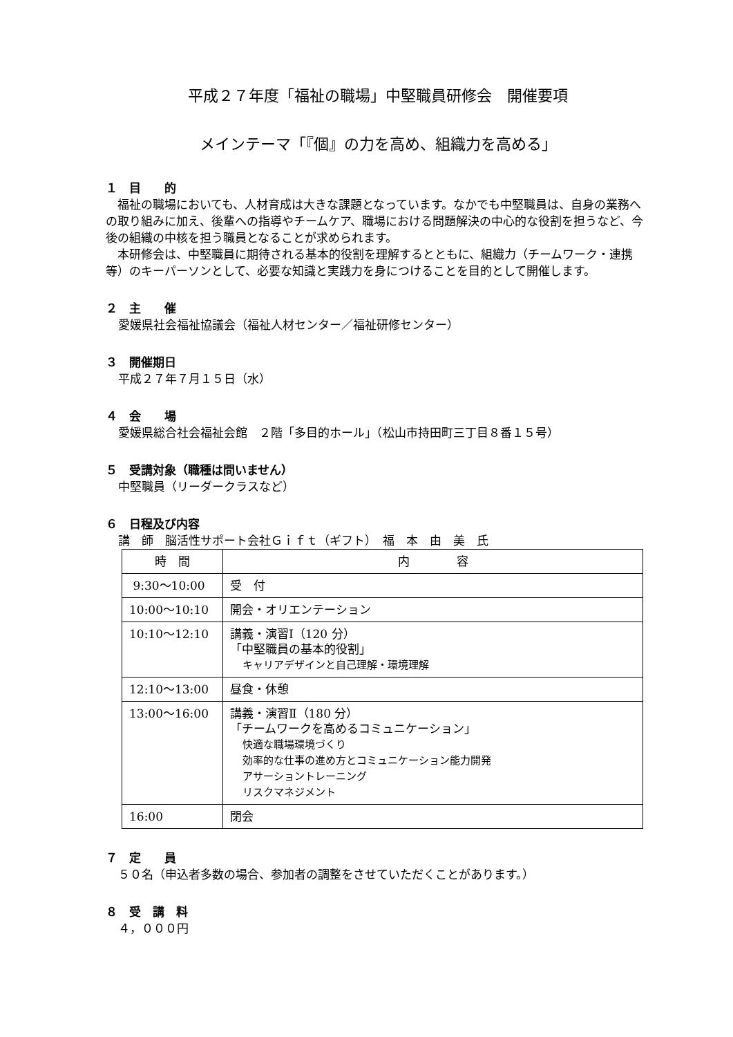平成２７年度「福祉の職場」中堅職員研修会　開催要項
メインテーマ「『個』の力を高め、組織力を高める」
１　目　　的
　福祉の職場においても、人材育成は大きな課題となっています。なかでも中堅職員は、自身の業務への取り組みに加え、後輩への指導やチームケア、職場における問題解決の中心的な役割を担うなど、今後の組織の中核を担う職員となることが求められます。
　本研修会は、中堅職員に期待される基本的役割を理解するとともに、組織力（チームワーク・連携等）のキーパーソンとして、必要な知識と実践力を身につけることを目的として開催します。
２　主　　催
愛媛県社会福祉協議会（福祉人材センター／福祉研修センター）
３　開催期日
平成２７年７月１５日（水）
４　会　　場
愛媛県総合社会福祉会館　２階「多目的ホール」（松山市持田町三丁目８番１５号）
５　受講対象（職種は問いません）
中堅職員（リーダークラスなど）
６　日程及び内容
講　師　脳活性サポート会社Ｇｉｆｔ（ギフト）　福　本　由　美　氏
| 時 間 | 内 容 |
| --- | --- |
| 9:30～10:00 | 受 付 |
| 10:00～10:10 | 開会・オリエンテーション |
| 10:10～12:10 | 講義・演習Ⅰ（120 分） 「中堅職員の基本的役割」 キャリアデザインと自己理解・環境理解 |
| 12:10～13:00 | 昼食・休憩 |
| 13:00～16:00 | 講義・演習Ⅱ（180 分） 「チームワークを高めるコミュニケーション」 快適な職場環境づくり 効率的な仕事の進め方とコミュニケーション能力開発 アサーショントレーニング リスクマネジメント |
| 16:00 | 閉会 |
７　定　　員
５０名（申込者多数の場合、参加者の調整をさせていただくことがあります。）
８　受　講　料
４，０００円